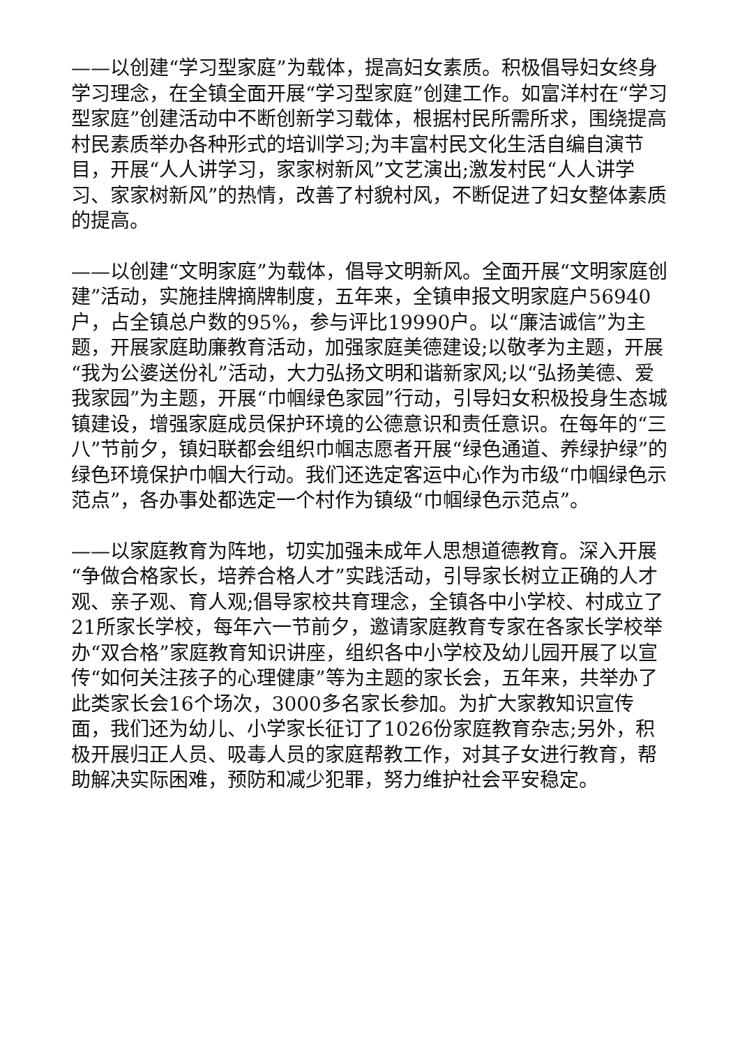——以创建“学习型家庭”为载体，提高妇女素质。积极倡导妇女终身学习理念，在全镇全面开展“学习型家庭”创建工作。如富洋村在“学习型家庭”创建活动中不断创新学习载体，根据村民所需所求，围绕提高村民素质举办各种形式的培训学习;为丰富村民文化生活自编自演节目，开展“人人讲学习，家家树新风”文艺演出;激发村民“人人讲学习、家家树新风”的热情，改善了村貌村风，不断促进了妇女整体素质的提高。
——以创建“文明家庭”为载体，倡导文明新风。全面开展“文明家庭创建”活动，实施挂牌摘牌制度，五年来，全镇申报文明家庭户56940户，占全镇总户数的95%，参与评比19990户。以“廉洁诚信”为主题，开展家庭助廉教育活动，加强家庭美德建设;以敬孝为主题，开展“我为公婆送份礼”活动，大力弘扬文明和谐新家风;以“弘扬美德、爱我家园”为主题，开展“巾帼绿色家园”行动，引导妇女积极投身生态城镇建设，增强家庭成员保护环境的公德意识和责任意识。在每年的“三八”节前夕，镇妇联都会组织巾帼志愿者开展“绿色通道、养绿护绿”的绿色环境保护巾帼大行动。我们还选定客运中心作为市级“巾帼绿色示范点”，各办事处都选定一个村作为镇级“巾帼绿色示范点”。
——以家庭教育为阵地，切实加强未成年人思想道德教育。深入开展“争做合格家长，培养合格人才”实践活动，引导家长树立正确的人才观、亲子观、育人观;倡导家校共育理念，全镇各中小学校、村成立了21所家长学校，每年六一节前夕，邀请家庭教育专家在各家长学校举办“双合格”家庭教育知识讲座，组织各中小学校及幼儿园开展了以宣传“如何关注孩子的心理健康”等为主题的家长会，五年来，共举办了此类家长会16个场次，3000多名家长参加。为扩大家教知识宣传面，我们还为幼儿、小学家长征订了1026份家庭教育杂志;另外，积极开展归正人员、吸毒人员的家庭帮教工作，对其子女进行教育，帮助解决实际困难，预防和减少犯罪，努力维护社会平安稳定。